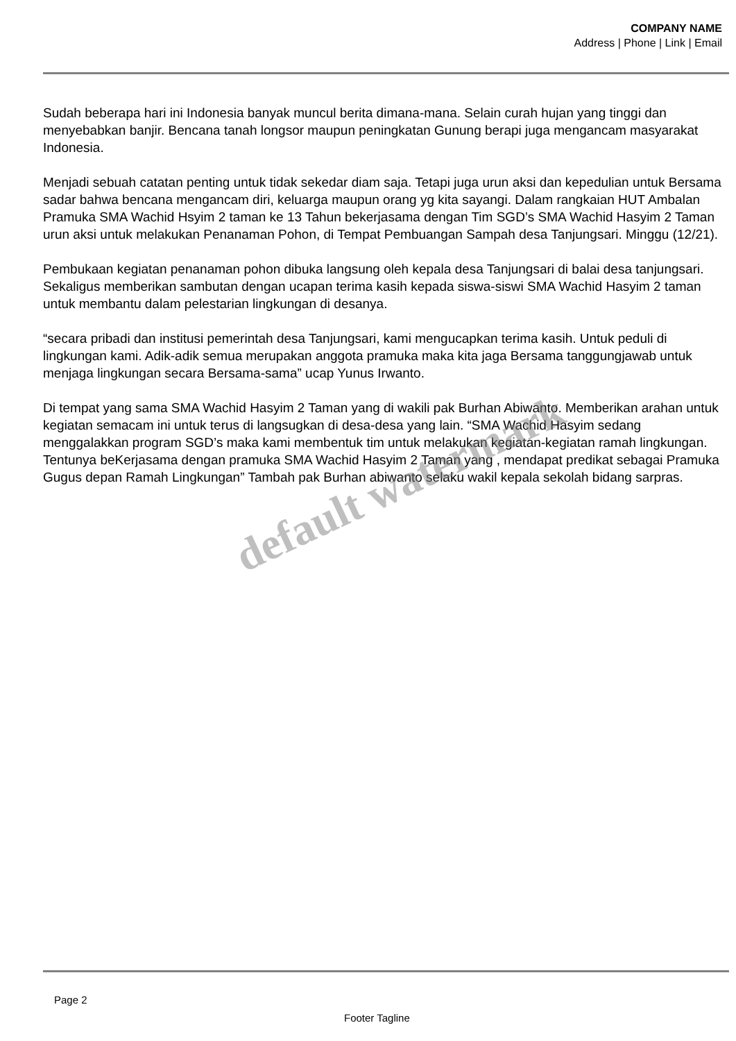COMPANY NAME
Address | Phone | Link | Email
Sudah beberapa hari ini Indonesia banyak muncul berita dimana-mana. Selain curah hujan yang tinggi dan menyebabkan banjir. Bencana tanah longsor maupun peningkatan Gunung berapi juga mengancam masyarakat Indonesia.
Menjadi sebuah catatan penting untuk tidak sekedar diam saja. Tetapi juga urun aksi dan kepedulian untuk Bersama sadar bahwa bencana mengancam diri, keluarga maupun orang yg kita sayangi. Dalam rangkaian HUT Ambalan Pramuka SMA Wachid Hsyim 2 taman ke 13 Tahun bekerjasama dengan Tim SGD’s SMA Wachid Hasyim 2 Taman urun aksi untuk melakukan Penanaman Pohon, di Tempat Pembuangan Sampah desa Tanjungsari. Minggu (12/21).
Pembukaan kegiatan penanaman pohon dibuka langsung oleh kepala desa Tanjungsari di balai desa tanjungsari. Sekaligus memberikan sambutan dengan ucapan terima kasih kepada siswa-siswi SMA Wachid Hasyim 2 taman untuk membantu dalam pelestarian lingkungan di desanya.
“secara pribadi dan institusi pemerintah desa Tanjungsari, kami mengucapkan terima kasih. Untuk peduli di lingkungan kami. Adik-adik semua merupakan anggota pramuka maka kita jaga Bersama tanggungjawab untuk menjaga lingkungan secara Bersama-sama” ucap Yunus Irwanto.
Di tempat yang sama SMA Wachid Hasyim 2 Taman yang di wakili pak Burhan Abiwanto. Memberikan arahan untuk kegiatan semacam ini untuk terus di langsugkan di desa-desa yang lain. “SMA Wachid Hasyim sedang menggalakkan program SGD’s maka kami membentuk tim untuk melakukan kegiatan-kegiatan ramah lingkungan. Tentunya beKerjasama dengan pramuka SMA Wachid Hasyim 2 Taman yang , mendapat predikat sebagai Pramuka Gugus depan Ramah Lingkungan” Tambah pak Burhan abiwanto selaku wakil kepala sekolah bidang sarpras.
default watermark
Page 2
Footer Tagline